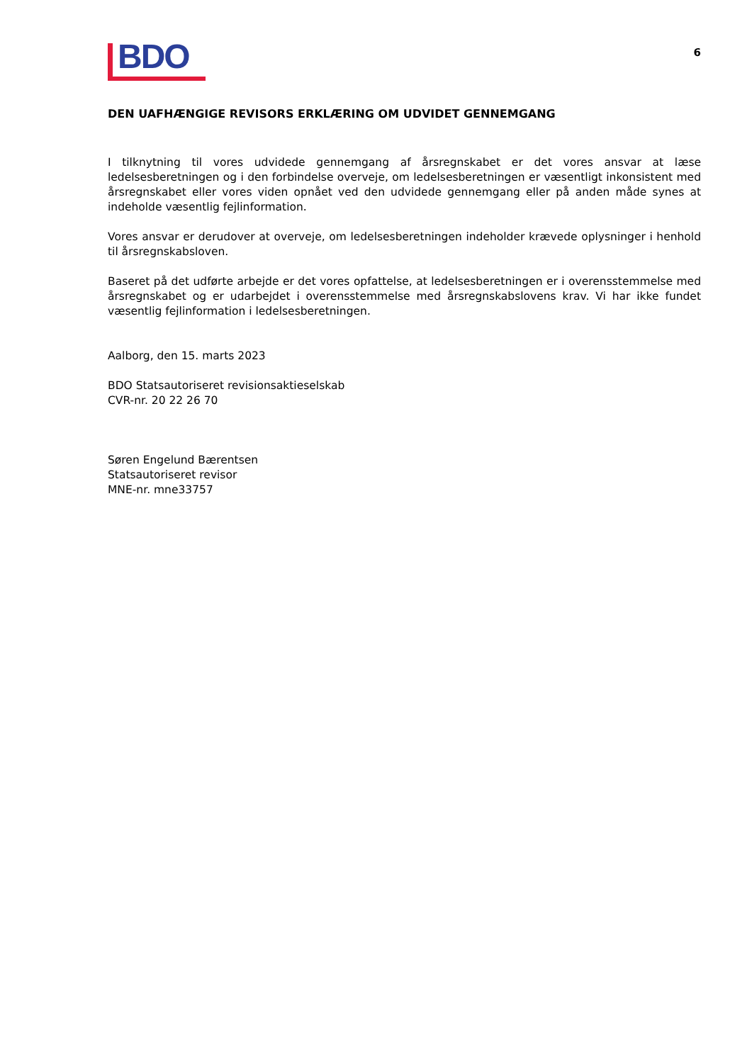BDO
6
DEN UAFHÆNGIGE REVISORS ERKLÆRING OM UDVIDET GENNEMGANG
I tilknytning til vores udvidede gennemgang af årsregnskabet er det vores ansvar at læse ledelsesberetningen og i den forbindelse overveje, om ledelsesberetningen er væsentligt inkonsistent med årsregnskabet eller vores viden opnået ved den udvidede gennemgang eller på anden måde synes at indeholde væsentlig fejlinformation.
Vores ansvar er derudover at overveje, om ledelsesberetningen indeholder krævede oplysninger i henhold til årsregnskabsloven.
Baseret på det udførte arbejde er det vores opfattelse, at ledelsesberetningen er i overensstemmelse med årsregnskabet og er udarbejdet i overensstemmelse med årsregnskabslovens krav. Vi har ikke fundet væsentlig fejlinformation i ledelsesberetningen.
Aalborg, den 15. marts 2023
BDO Statsautoriseret revisionsaktieselskab
CVR-nr. 20 22 26 70
Søren Engelund Bærentsen
Statsautoriseret revisor
MNE-nr. mne33757